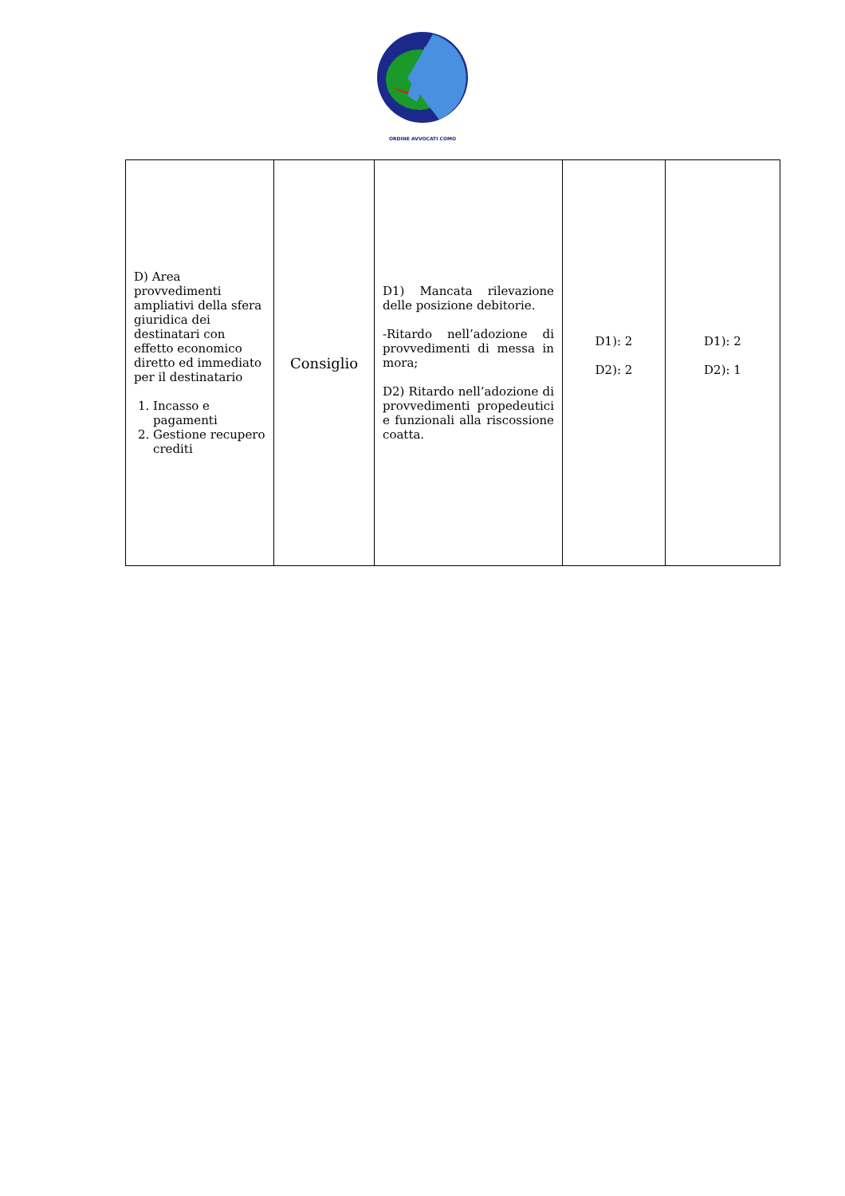ORDINE AVVOCATI COMO
| D) Area provvedimenti ampliativi della sfera giuridica dei destinatari con effetto economico diretto ed immediato per il destinatario 1. Incasso e pagamenti 2. Gestione recupero crediti | Consiglio | D1) Mancata rilevazione delle posizione debitorie. -Ritardo nell’adozione di provvedimenti di messa in mora; D2) Ritardo nell’adozione di provvedimenti propedeutici e funzionali alla riscossione coatta. | D1): 2 D2): 2 | D1): 2 D2): 1 |